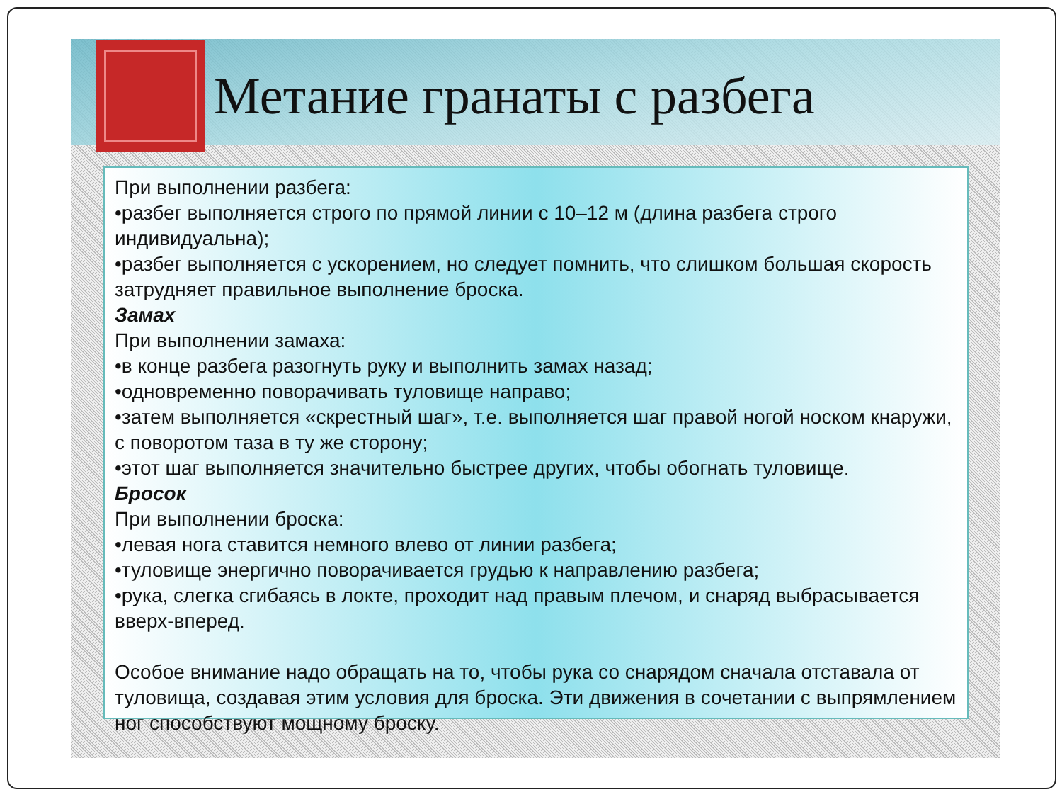Метание гранаты с разбега
При выполнении разбега:
•разбег выполняется строго по прямой линии с 10–12 м (длина разбега строго индивидуальна);
•разбег выполняется с ускорением, но следует помнить, что слишком большая скорость затрудняет правильное выполнение броска.
Замах
При выполнении замаха:
•в конце разбега разогнуть руку и выполнить замах назад;
•одновременно поворачивать туловище направо;
•затем выполняется «скрестный шаг», т.е. выполняется шаг правой ногой носком кнаружи, с поворотом таза в ту же сторону;
•этот шаг выполняется значительно быстрее других, чтобы обогнать туловище.
Бросок
При выполнении броска:
•левая нога ставится немного влево от линии разбега;
•туловище энергично поворачивается грудью к направлению разбега;
•рука, слегка сгибаясь в локте, проходит над правым плечом, и снаряд выбрасывается вверх-вперед.
Особое внимание надо обращать на то, чтобы рука со снарядом сначала отставала от туловища, создавая этим условия для броска. Эти движения в сочетании с выпрямлением ног способствуют мощному броску.